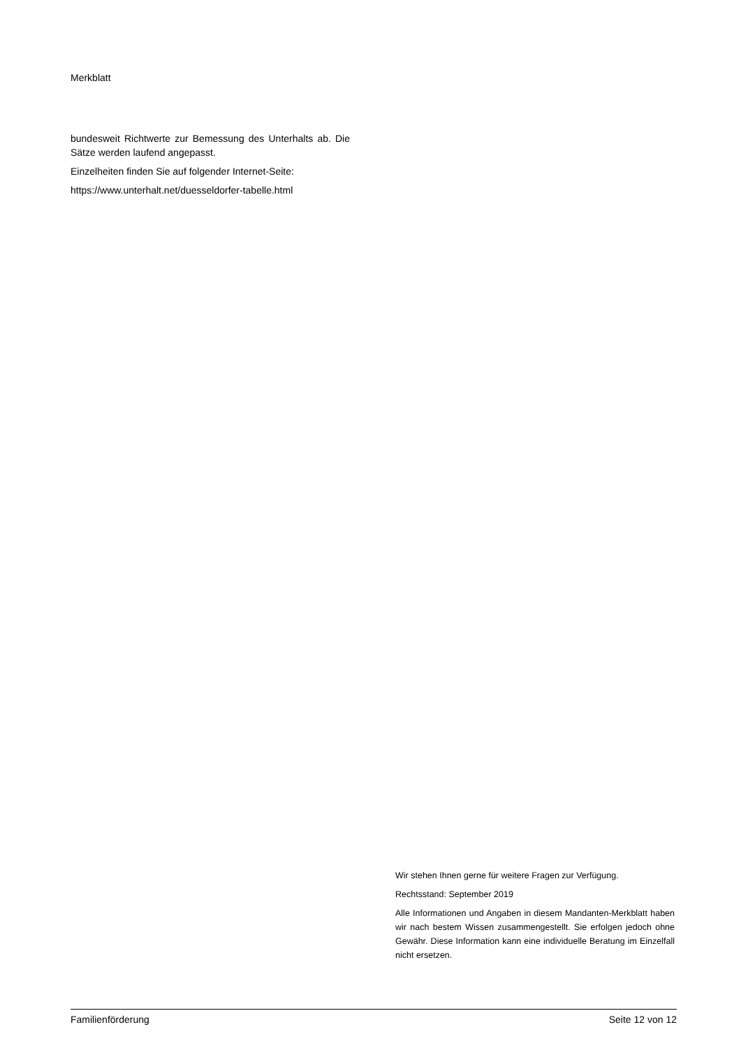Merkblatt
bundesweit Richtwerte zur Bemessung des Unterhalts ab. Die Sätze werden laufend angepasst.
Einzelheiten finden Sie auf folgender Internet-Seite:
https://www.unterhalt.net/duesseldorfer-tabelle.html
Wir stehen Ihnen gerne für weitere Fragen zur Verfügung.
Rechtsstand: September 2019
Alle Informationen und Angaben in diesem Mandanten-Merkblatt haben wir nach bestem Wissen zusammengestellt. Sie erfolgen jedoch ohne Gewähr. Diese Information kann eine individuelle Beratung im Einzelfall nicht ersetzen.
Familienförderung Seite 12 von 12